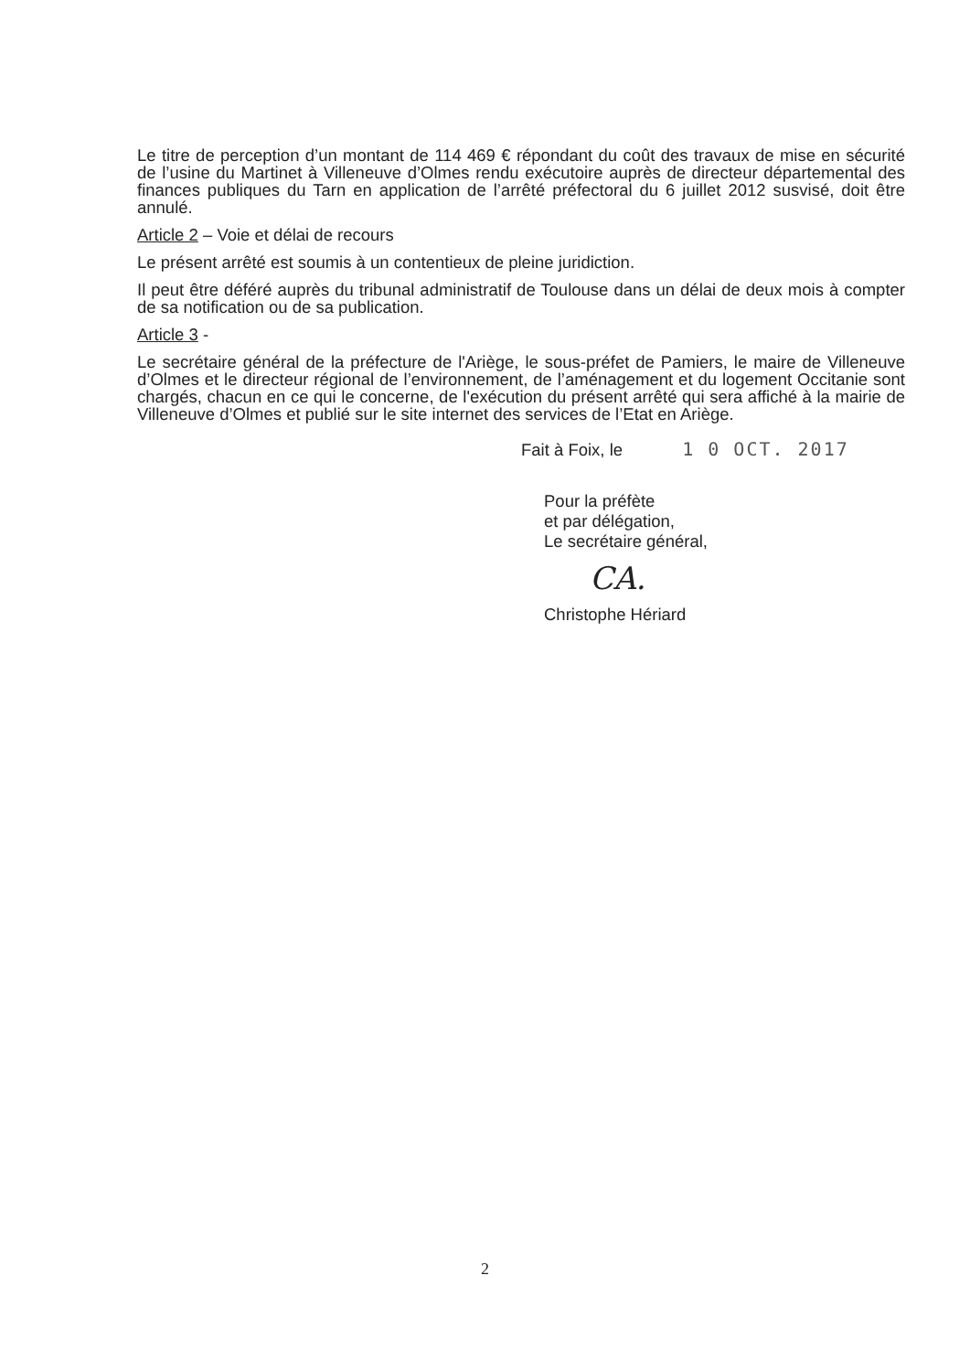Le titre de perception d’un montant de 114 469 € répondant du coût des travaux de mise en sécurité de l’usine du Martinet à Villeneuve d’Olmes rendu exécutoire auprès de directeur départemental des finances publiques du Tarn en application de l’arrêté préfectoral du 6 juillet 2012 susvisé, doit être annulé.
Article 2 – Voie et délai de recours
Le présent arrêté est soumis à un contentieux de pleine juridiction.
Il peut être déféré auprès du tribunal administratif de Toulouse dans un délai de deux mois à compter de sa notification ou de sa publication.
Article 3 -
Le secrétaire général de la préfecture de l'Ariège, le sous-préfet de Pamiers, le maire de Villeneuve d’Olmes et le directeur régional de l’environnement, de l’aménagement et du logement Occitanie sont chargés, chacun en ce qui le concerne, de l'exécution du présent arrêté qui sera affiché à la mairie de Villeneuve d’Olmes et publié sur le site internet des services de l’Etat en Ariège.
Fait à Foix, le 1 0 OCT. 2017
Pour la préfète
et par délégation,
Le secrétaire général,
CA.
Christophe Hériard
2